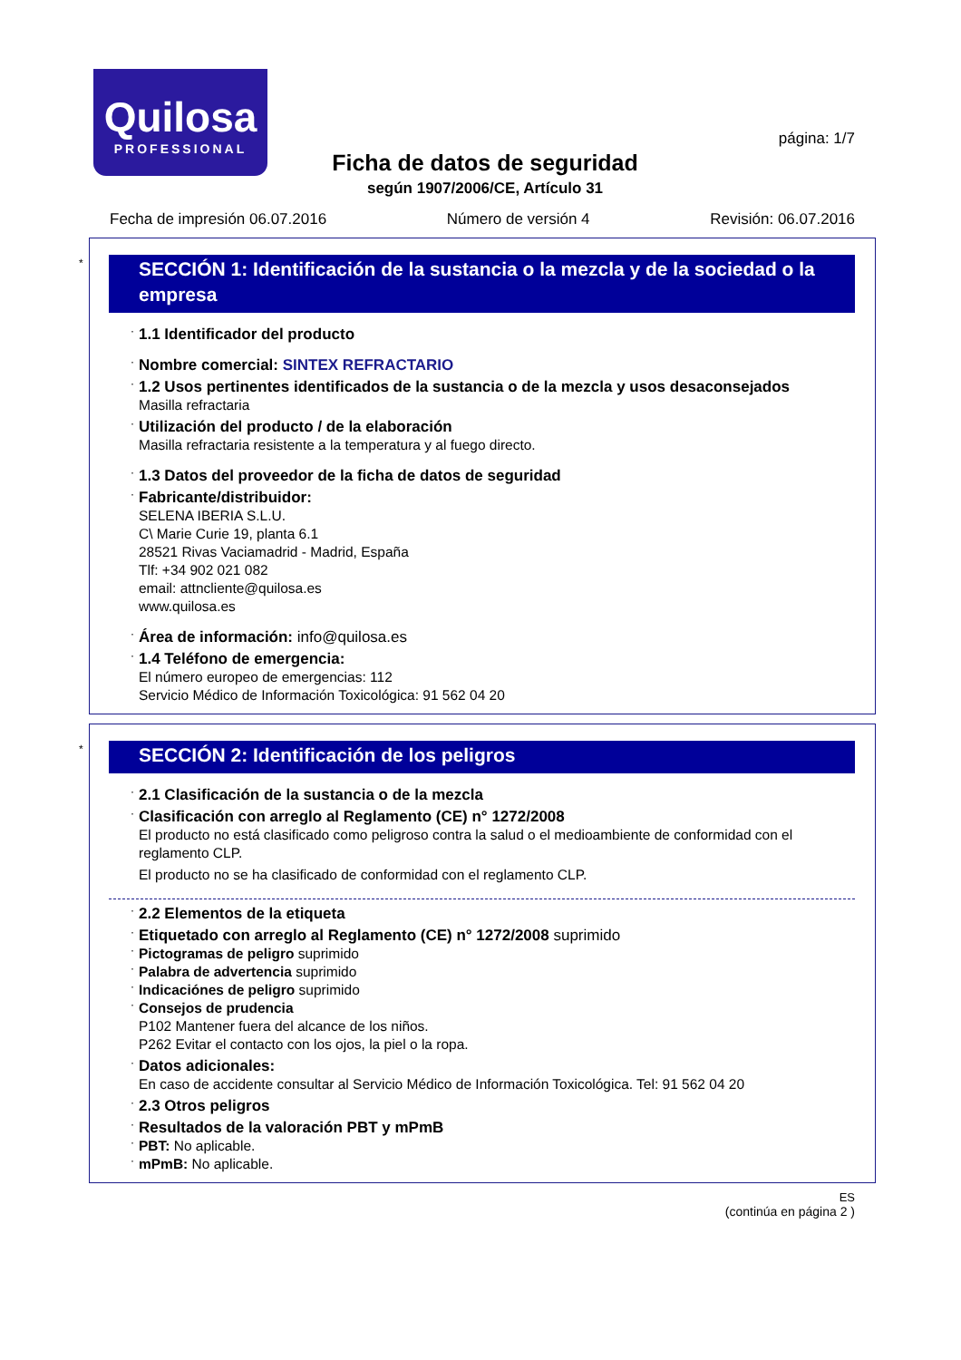Quilosa
PROFESSIONAL
página: 1/7
Ficha de datos de seguridad
según 1907/2006/CE, Artículo 31
Fecha de impresión 06.07.2016 Número de versión 4 Revisión: 06.07.2016
*
SECCIÓN 1: Identificación de la sustancia o la mezcla y de la sociedad o la empresa
· 1.1 Identificador del producto
· Nombre comercial: SINTEX REFRACTARIO
· 1.2 Usos pertinentes identificados de la sustancia o de la mezcla y usos desaconsejados
Masilla refractaria
· Utilización del producto / de la elaboración
Masilla refractaria resistente a la temperatura y al fuego directo.
· 1.3 Datos del proveedor de la ficha de datos de seguridad
· Fabricante/distribuidor:
SELENA IBERIA S.L.U.
C\ Marie Curie 19, planta 6.1
28521 Rivas Vaciamadrid - Madrid, España
Tlf: +34 902 021 082
email: attncliente@quilosa.es
www.quilosa.es
· Área de información: info@quilosa.es
· 1.4 Teléfono de emergencia:
El número europeo de emergencias: 112
Servicio Médico de Información Toxicológica: 91 562 04 20
*
SECCIÓN 2: Identificación de los peligros
· 2.1 Clasificación de la sustancia o de la mezcla
· Clasificación con arreglo al Reglamento (CE) n° 1272/2008
El producto no está clasificado como peligroso contra la salud o el medioambiente de conformidad con el reglamento CLP.
El producto no se ha clasificado de conformidad con el reglamento CLP.
· 2.2 Elementos de la etiqueta
· Etiquetado con arreglo al Reglamento (CE) n° 1272/2008 suprimido
· Pictogramas de peligro suprimido
· Palabra de advertencia suprimido
· Indicaciónes de peligro suprimido
· Consejos de prudencia
P102 Mantener fuera del alcance de los niños.
P262 Evitar el contacto con los ojos, la piel o la ropa.
· Datos adicionales:
En caso de accidente consultar al Servicio Médico de Información Toxicológica. Tel: 91 562 04 20
· 2.3 Otros peligros
· Resultados de la valoración PBT y mPmB
· PBT: No aplicable.
· mPmB: No aplicable.
ES
(continúa en página 2 )